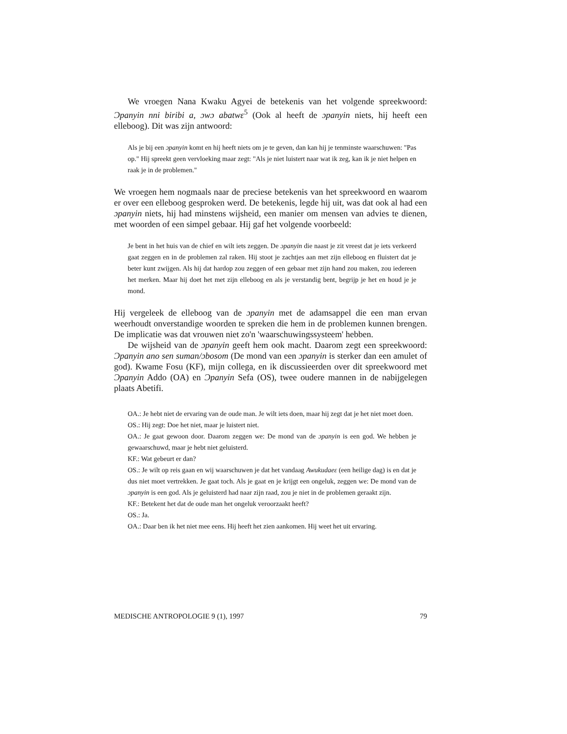We vroegen Nana Kwaku Agyei de betekenis van het volgende spreekwoord: Ɔpanyin nni biribi a, ɔwɔ abatwɛ<sup>5</sup> (Ook al heeft de ɔpanyin niets, hij heeft een elleboog). Dit was zijn antwoord:
Als je bij een ɔpanyin komt en hij heeft niets om je te geven, dan kan hij je tenminste waarschuwen: "Pas op." Hij spreekt geen vervloeking maar zegt: "Als je niet luistert naar wat ik zeg, kan ik je niet helpen en raak je in de problemen."
We vroegen hem nogmaals naar de preciese betekenis van het spreekwoord en waarom er over een elleboog gesproken werd. De betekenis, legde hij uit, was dat ook al had een ɔpanyin niets, hij had minstens wijsheid, een manier om mensen van advies te dienen, met woorden of een simpel gebaar. Hij gaf het volgende voorbeeld:
Je bent in het huis van de chief en wilt iets zeggen. De ɔpanyin die naast je zit vreest dat je iets verkeerd gaat zeggen en in de problemen zal raken. Hij stoot je zachtjes aan met zijn elleboog en fluistert dat je beter kunt zwijgen. Als hij dat hardop zou zeggen of een gebaar met zijn hand zou maken, zou iedereen het merken. Maar hij doet het met zijn elleboog en als je verstandig bent, begrijp je het en houd je je mond.
Hij vergeleek de elleboog van de ɔpanyin met de adamsappel die een man ervan weerhoudt onverstandige woorden te spreken die hem in de problemen kunnen brengen. De implicatie was dat vrouwen niet zo'n 'waarschuwingssysteem' hebben.
De wijsheid van de ɔpanyin geeft hem ook macht. Daarom zegt een spreekwoord: Ɔpanyin ano sen suman/ɔbosom (De mond van een ɔpanyin is sterker dan een amulet of god). Kwame Fosu (KF), mijn collega, en ik discussieerden over dit spreekwoord met Ɔpanyin Addo (OA) en Ɔpanyin Sefa (OS), twee oudere mannen in de nabijgelegen plaats Abetifi.
OA.: Je hebt niet de ervaring van de oude man. Je wilt iets doen, maar hij zegt dat je het niet moet doen.
OS.: Hij zegt: Doe het niet, maar je luistert niet.
OA.: Je gaat gewoon door. Daarom zeggen we: De mond van de ɔpanyin is een god. We hebben je gewaarschuwd, maar je hebt niet geluisterd.
KF.: Wat gebeurt er dan?
OS.: Je wilt op reis gaan en wij waarschuwen je dat het vandaag Awukudaeɛ (een heilige dag) is en dat je dus niet moet vertrekken. Je gaat toch. Als je gaat en je krijgt een ongeluk, zeggen we: De mond van de ɔpanyin is een god. Als je geluisterd had naar zijn raad, zou je niet in de problemen geraakt zijn.
KF.: Betekent het dat de oude man het ongeluk veroorzaakt heeft?
OS.: Ja.
OA.: Daar ben ik het niet mee eens. Hij heeft het zien aankomen. Hij weet het uit ervaring.
MEDISCHE ANTROPOLOGIE 9 (1), 1997 79